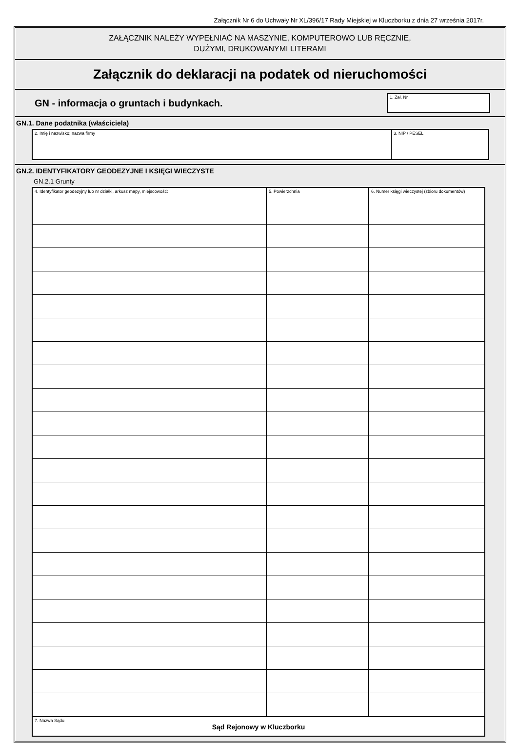Załącznik Nr 6 do Uchwały Nr XL/396/17 Rady Miejskiej w Kluczborku z dnia 27 września 2017r.
ZAŁĄCZNIK NALEŻY WYPEŁNIAĆ NA MASZYNIE, KOMPUTEROWO LUB RĘCZNIE,
DUŻYMI, DRUKOWANYMI LITERAMI
Załącznik do deklaracji na podatek od nieruchomości
GN - informacja o gruntach i budynkach.
1. Zał. Nr
GN.1. Dane podatnika (właściciela)
2. Imię i nazwisko; nazwa firmy
3. NIP / PESEL
GN.2. IDENTYFIKATORY GEODEZYJNE I KSIĘGI WIECZYSTE
GN.2.1 Grunty
| 4. Identyfikator geodezyjny lub nr działki, arkusz mapy, miejscowość: | 5. Powierzchnia | 6. Numer księgi wieczystej (zbioru dokumentów) |
| 7. Nazwa Sądu Sąd Rejonowy w Kluczborku | | |